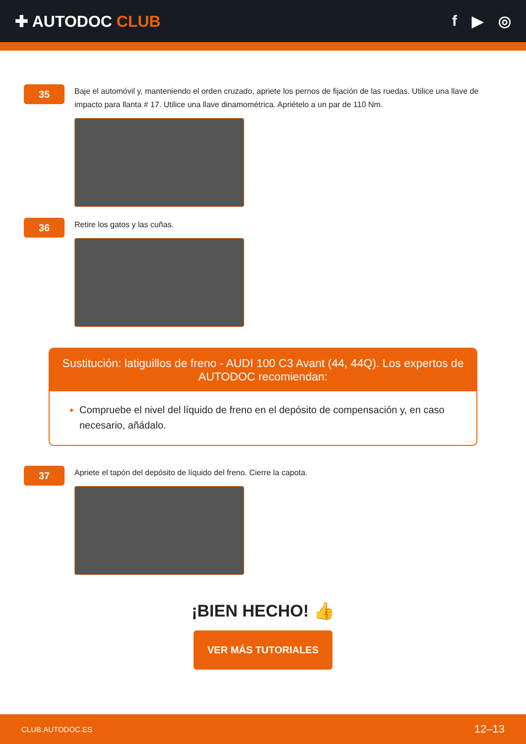✚ AUTODOC CLUB f ▶ ◎
35
Baje el automóvil y, manteniendo el orden cruzado, apriete los pernos de fijación de las ruedas. Utilice una llave de impacto para llanta # 17. Utilice una llave dinamométrica. Apriételo a un par de 110 Nm.
36
Retire los gatos y las cuñas.
Sustitución: latiguillos de freno - AUDI 100 C3 Avant (44, 44Q). Los expertos de AUTODOC recomiendan:
Compruebe el nivel del líquido de freno en el depósito de compensación y, en caso necesario, añádalo.
37
Apriete el tapón del depósito de líquido del freno. Cierre la capota.
¡BIEN HECHO! 👍
VER MÁS TUTORIALES
CLUB.AUTODOC.ES 12–13